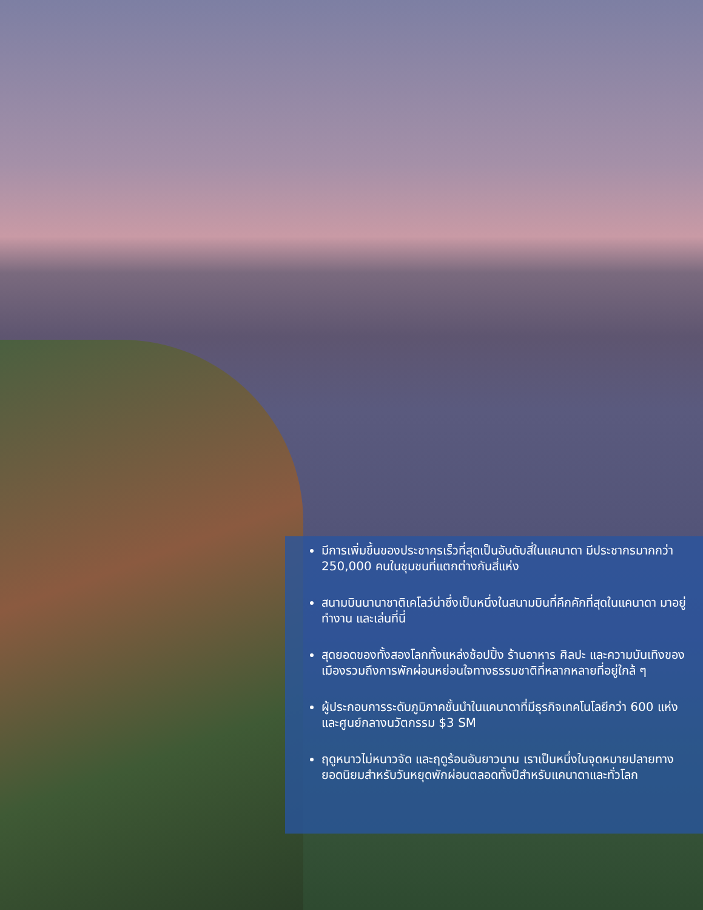มีการเพิ่มขึ้นของประชากรเร็วที่สุดเป็นอันดับสี่ในแคนาดา มีประชากรมากกว่า 250,000 คนในชุมชนที่แตกต่างกันสี่แห่ง
สนามบินนานาชาติเคโลว์น่าซึ่งเป็นหนึ่งในสนามบินที่คึกคักที่สุดในแคนาดา มาอยู่ ทำงาน และเล่นที่นี่
สุดยอดของทั้งสองโลกทั้งแหล่งช้อปปิ้ง ร้านอาหาร ศิลปะ และความบันเทิงของเมืองรวมถึงการพักผ่อนหย่อนใจทางธรรมชาติที่หลากหลายที่อยู่ใกล้ ๆ
ผู้ประกอบการระดับภูมิภาคชั้นนำในแคนาดาที่มีธุรกิจเทคโนโลยีกว่า 600 แห่งและศูนย์กลางนวัตกรรม $3 SM
ฤดูหนาวไม่หนาวจัด และฤดูร้อนอันยาวนาน เราเป็นหนึ่งในจุดหมายปลายทางยอดนิยมสำหรับวันหยุดพักผ่อนตลอดทั้งปีสำหรับแคนาดาและทั่วโลก